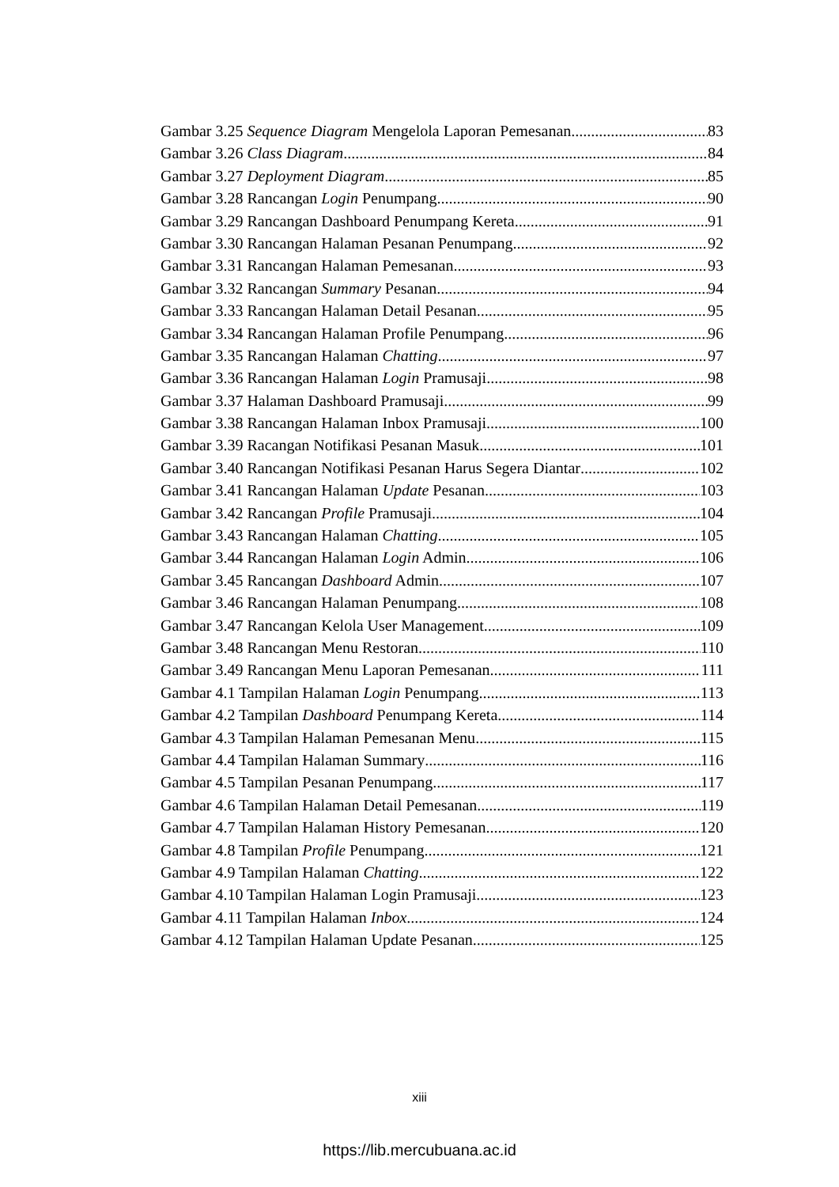Gambar 3.25 Sequence Diagram Mengelola Laporan Pemesanan 83
Gambar 3.26 Class Diagram 84
Gambar 3.27 Deployment Diagram 85
Gambar 3.28 Rancangan Login Penumpang 90
Gambar 3.29 Rancangan Dashboard Penumpang Kereta 91
Gambar 3.30 Rancangan Halaman Pesanan Penumpang 92
Gambar 3.31 Rancangan Halaman Pemesanan 93
Gambar 3.32 Rancangan Summary Pesanan 94
Gambar 3.33 Rancangan Halaman Detail Pesanan 95
Gambar 3.34 Rancangan Halaman Profile Penumpang 96
Gambar 3.35 Rancangan Halaman Chatting 97
Gambar 3.36 Rancangan Halaman Login Pramusaji 98
Gambar 3.37 Halaman Dashboard Pramusaji 99
Gambar 3.38 Rancangan Halaman Inbox Pramusaji 100
Gambar 3.39 Racangan Notifikasi Pesanan Masuk 101
Gambar 3.40 Rancangan Notifikasi Pesanan Harus Segera Diantar 102
Gambar 3.41 Rancangan Halaman Update Pesanan 103
Gambar 3.42 Rancangan Profile Pramusaji 104
Gambar 3.43 Rancangan Halaman Chatting 105
Gambar 3.44 Rancangan Halaman Login Admin 106
Gambar 3.45 Rancangan Dashboard Admin 107
Gambar 3.46 Rancangan Halaman Penumpang 108
Gambar 3.47 Rancangan Kelola User Management 109
Gambar 3.48 Rancangan Menu Restoran 110
Gambar 3.49 Rancangan Menu Laporan Pemesanan 111
Gambar 4.1 Tampilan Halaman Login Penumpang 113
Gambar 4.2 Tampilan Dashboard Penumpang Kereta 114
Gambar 4.3 Tampilan Halaman Pemesanan Menu 115
Gambar 4.4 Tampilan Halaman Summary 116
Gambar 4.5 Tampilan Pesanan Penumpang 117
Gambar 4.6 Tampilan Halaman Detail Pemesanan 119
Gambar 4.7 Tampilan Halaman History Pemesanan 120
Gambar 4.8 Tampilan Profile Penumpang 121
Gambar 4.9 Tampilan Halaman Chatting 122
Gambar 4.10 Tampilan Halaman Login Pramusaji 123
Gambar 4.11 Tampilan Halaman Inbox 124
Gambar 4.12 Tampilan Halaman Update Pesanan 125
xiii
https://lib.mercubuana.ac.id